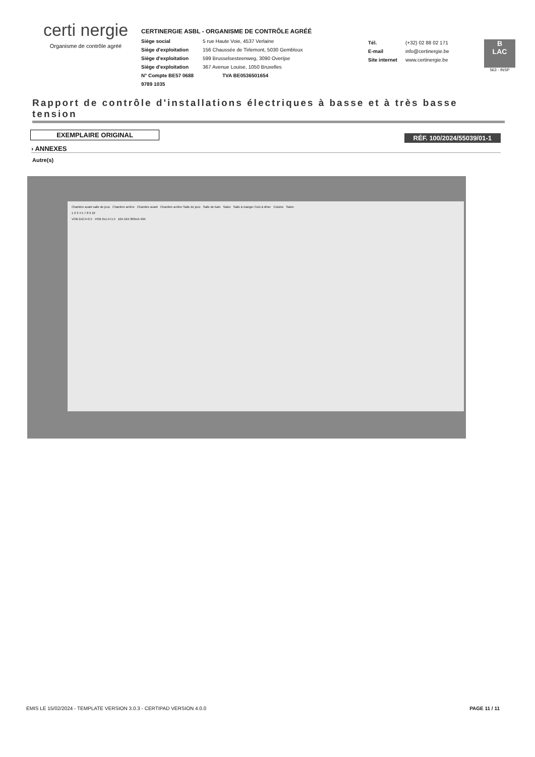certi nergie
Organisme de contrôle agréé
CERTINERGIE ASBL - ORGANISME DE CONTRÔLE AGRÉÉ
Siège social 5 rue Haute Voie, 4537 Verlaine
Siège d'exploitation 156 Chaussée de Tirlemont, 5030 Gembloux
Siège d'exploitation 599 Brusselsesteenweg, 3090 Overijse
Siège d'exploitation 367 Avenue Louise, 1050 Bruxelles
N° Compte BE57 0688 9789 1035 TVA BE0536501654
Tél. (+32) 02 88 02 171
E-mail info@certinergie.be
Site internet www.certinergie.be
B
LAC
563 - INSP
Rapport de contrôle d'installations électriques à basse et à très basse tension
EXEMPLAIRE ORIGINAL
RÉF. 100/2024/55039/01-1
› ANNEXES
Autre(s)
Chambre avant salle de jeux Chambre arrière Chambre avant Chambre arrière Salle de jeux Salle de bain Salon Salle à manger Coin à dîner Cuisine Salon
1 2 3 4 5 7 8 9 10
VOB 2x2.5+2.5 VOB 2x1.5+1.5 10A 16A 300mA 40A
EMIS LE 15/02/2024 - TEMPLATE VERSION 3.0.3 - CERTIPAD VERSION 4.0.0 PAGE 11 / 11